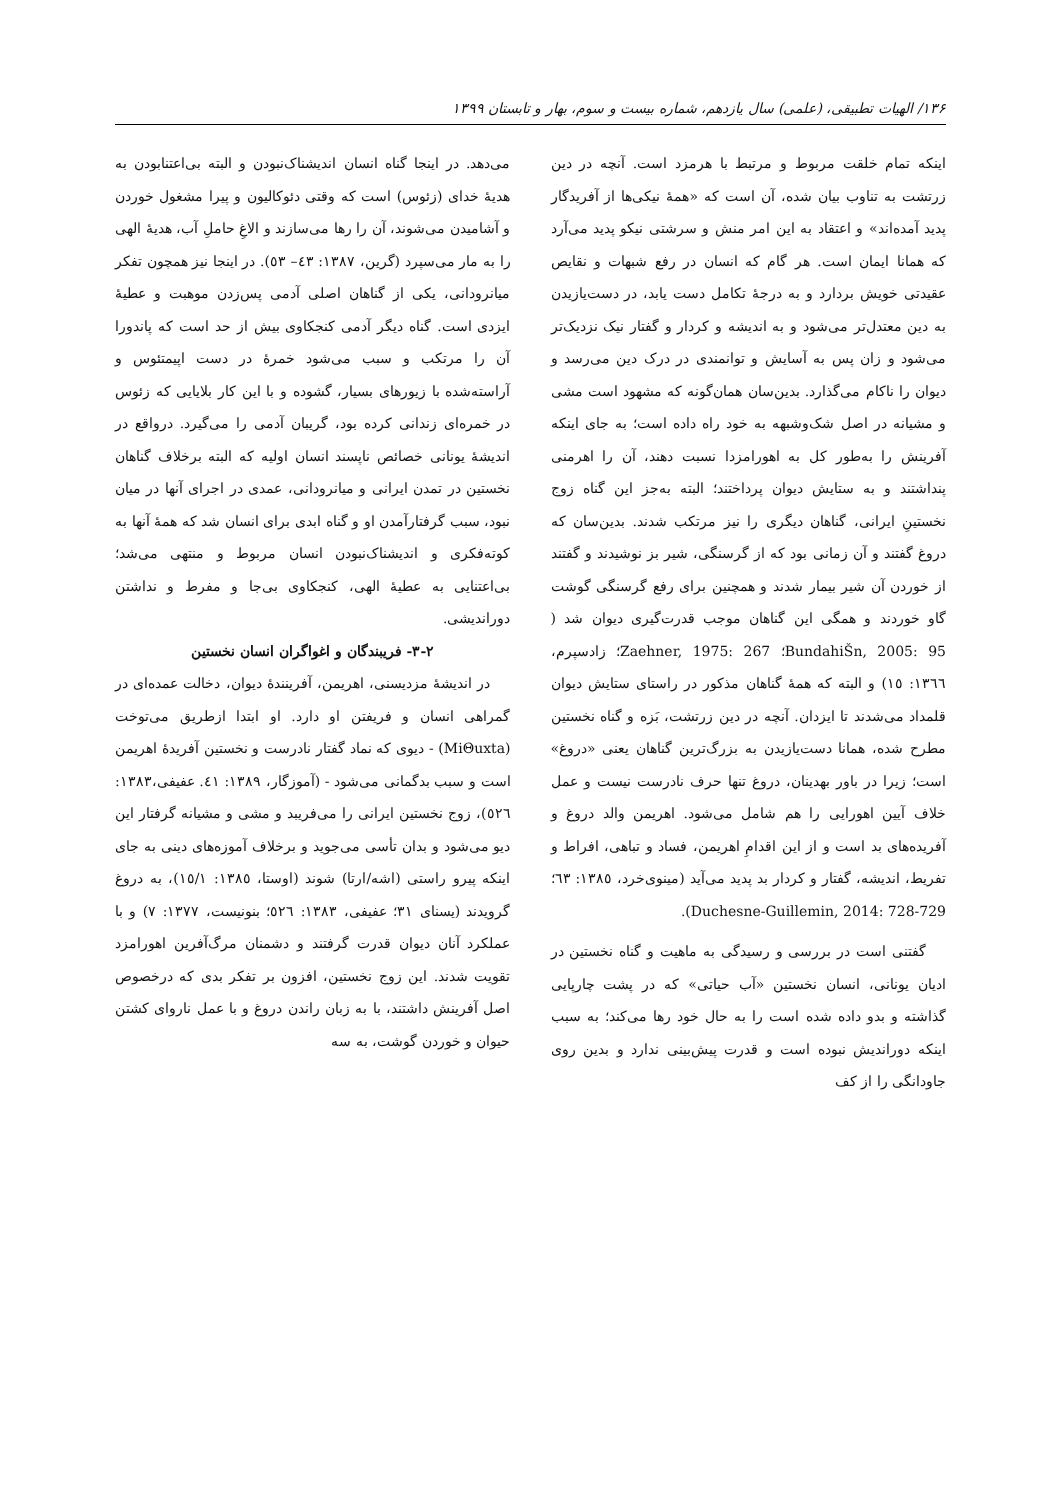۱۳۶/ الهیات تطبیقی، (علمی) سال یازدهم، شماره بیست و سوم، بهار و تابستان ۱۳۹۹
اینکه تمام خلقت مربوط و مرتبط با هرمزد است. آنچه در دین زرتشت به تناوب بیان شده، آن است که «همهٔ نیکی‌ها از آفریدگار پدید آمده‌اند» و اعتقاد به این امر منش و سرشتی نیکو پدید می‌آرد که همانا ایمان است. هر گام که انسان در رفع شبهات و نقایص عقیدتی خویش بردارد و به درجهٔ تکامل دست یابد، در دست‌یازیدن به دین معتدل‌تر می‌شود و به اندیشه و کردار و گفتار نیک نزدیک‌تر می‌شود و زان پس به آسایش و توانمندی در درک دین می‌رسد و دیوان را ناکام می‌گذارد. بدین‌سان همان‌گونه که مشهود است مشی و مشیانه در اصل شک‌وشبهه به خود راه داده است؛ به جای اینکه آفرینش را به‌طور کل به اهورامزدا نسبت دهند، آن را اهرمنی پنداشتند و به ستایش دیوان پرداختند؛ البته به‌جز این گناه زوج نخستینِ ایرانی، گناهان دیگری را نیز مرتکب شدند. بدین‌سان که دروغ گفتند و آن زمانی بود که از گرسنگی، شیر بز نوشیدند و گفتند از خوردن آن شیر بیمار شدند و همچنین برای رفع گرسنگی گوشت گاو خوردند و همگی این گناهان موجب قدرت‌گیری دیوان شد ( BundahiŠn, 2005: 95؛ Zaehner, 1975: 267؛ زادسپرم، ١٣٦٦: ١٥) و البته که همهٔ گناهان مذکور در راستای ستایش دیوان قلمداد می‌شدند تا ایزدان. آنچه در دین زرتشت، بَزه و گناه نخستین مطرح شده، همانا دست‌یازیدن به بزرگ‌ترین گناهان یعنی «دروغ» است؛ زیرا در باور بهدینان، دروغ تنها حرف نادرست نیست و عمل خلاف آیین اهورایی را هم شامل می‌شود. اهریمن والد دروغ و آفریده‌های بد است و از این اقدامِ اهریمن، فساد و تباهی، افراط و تفریط، اندیشه، گفتار و کردار بد پدید می‌آید (مینوی‌خرد، ١٣٨٥: ٦٣؛ Duchesne-Guillemin, 2014: 728-729).
گفتنی است در بررسی و رسیدگی به ماهیت و گناه نخستین در ادیان یونانی، انسان نخستین «آب حیاتی» که در پشت چارپایی گذاشته و بدو داده شده است را به حال خود رها می‌کند؛ به سبب اینکه دوراندیش نبوده است و قدرت پیش‌بینی ندارد و بدین روی جاودانگی را از کف
می‌دهد. در اینجا گناه انسان اندیشناک‌نبودن و البته بی‌اعتنابودن به هدیهٔ خدای (زئوس) است که وقتی دئوکالیون و پیرا مشغول خوردن و آشامیدن می‌شوند، آن را رها می‌سازند و الاغِ حاملِ آب، هدیهٔ الهی را به مار می‌سپرد (گرین، ١٣٨٧: ٤٣– ٥٣). در اینجا نیز همچون تفکر میانرودانی، یکی از گناهان اصلی آدمی پس‌زدن موهبت و عطیهٔ ایزدی است. گناه دیگر آدمی کنجکاوی بیش از حد است که پاندورا آن را مرتکب و سبب می‌شود خمرهٔ در دست اپیمتئوس و آراسته‌شده با زیورهای بسیار، گشوده و با این کار بلایایی که زئوس در خمره‌ای زندانی کرده بود، گریبان آدمی را می‌گیرد. درواقع در اندیشهٔ یونانی خصائص ناپسند انسان اولیه که البته برخلاف گناهان نخستین در تمدن ایرانی و میانرودانی، عمدی در اجرای آنها در میان نبود، سبب گرفتارآمدن او و گناه ابدی برای انسان شد که همهٔ آنها به کوته‌فکری و اندیشناک‌نبودن انسان مربوط و منتهی می‌شد؛ بی‌اعتنایی به عطیهٔ الهی، کنجکاوی بی‌جا و مفرط و نداشتن دوراندیشی.
۳-۲- فریبندگان و اغواگران انسان نخستین
در اندیشهٔ مزدیسنی، اهریمن، آفرینندهٔ دیوان، دخالت عمده‌ای در گمراهی انسان و فریفتن او دارد. او ابتدا ازطریق می‌توخت (MiΘuxta) - دیوی که نماد گفتار نادرست و نخستین آفریدهٔ اهریمن است و سبب بدگمانی می‌شود - (آموزگار، ١٣٨٩: ٤١. عفیفی،١٣٨٣: ٥٢٦)، زوج نخستین ایرانی را می‌فریبد و مشی و مشیانه گرفتار این دیو می‌شود و بدان تأسی می‌جوید و برخلاف آموزه‌های دینی به جای اینکه پیرو راستی (اشه/ارتا) شوند (اوستا، ١٣٨٥: ١٥/١)، به دروغ گرویدند (یسنای ٣١؛ عفیفی، ١٣٨٣: ٥٢٦؛ بنونیست، ١٣٧٧: ٧) و با عملکرد آنان دیوان قدرت گرفتند و دشمنان مرگ‌آفرین اهورامزد تقویت شدند. این زوج نخستین، افزون بر تفکر بدی که درخصوص اصل آفرینش داشتند، با به زبان راندن دروغ و با عمل ناروای کشتن حیوان و خوردن گوشت، به سه